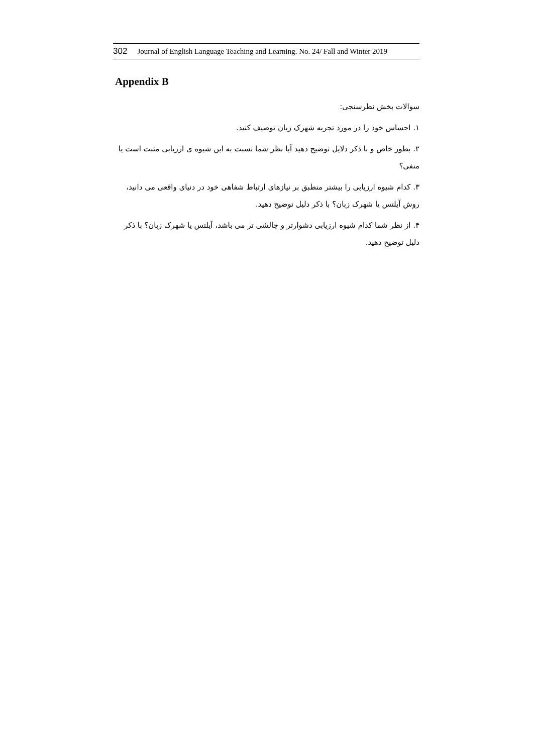302 Journal of English Language Teaching and Learning. No. 24/ Fall and Winter 2019
Appendix B
سوالات بخش نظرسنجی:
۱. احساس خود را در مورد تجربه شهرک زبان توصیف کنید.
۲. بطور خاص و با ذکر دلایل توضیح دهید آیا نظر شما نسبت به این شیوه ی ارزیابی مثبت است یا منفی؟
۳. کدام شیوه ارزیابی را بیشتر منطبق بر نیازهای ارتباط شفاهی خود در دنیای واقعی می دانید، روش آیلتس یا شهرک زبان؟ با ذکر دلیل توضیح دهید.
۴. از نظر شما کدام شیوه ارزیابی دشوارتر و چالشی تر می باشد، آیلتس یا شهرک زبان؟ با ذکر دلیل توضیح دهید.